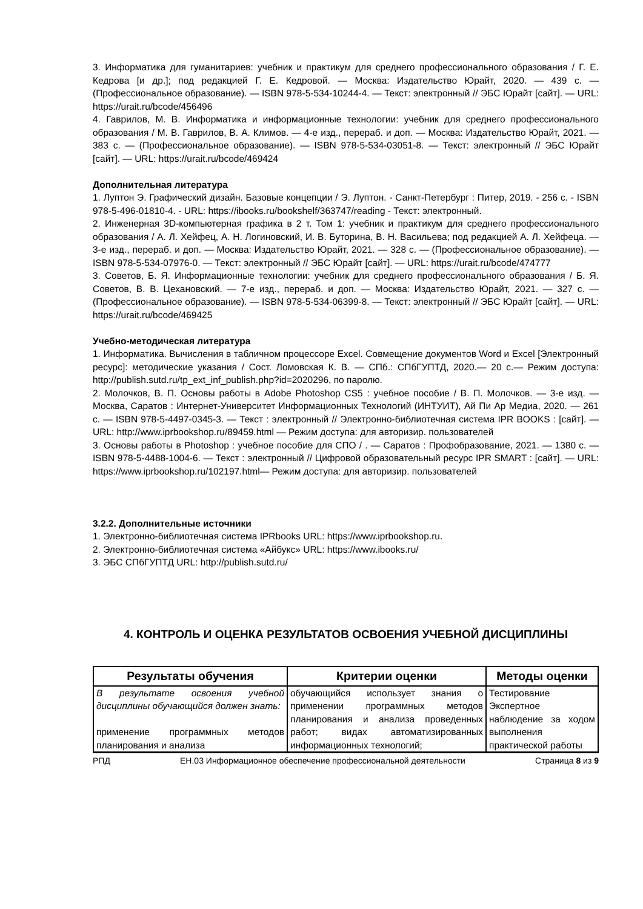3. Информатика для гуманитариев: учебник и практикум для среднего профессионального образования / Г. Е. Кедрова [и др.]; под редакцией Г. Е. Кедровой. — Москва: Издательство Юрайт, 2020. — 439 с. — (Профессиональное образование). — ISBN 978-5-534-10244-4. — Текст: электронный // ЭБС Юрайт [сайт]. — URL: https://urait.ru/bcode/456496
4. Гаврилов, М. В. Информатика и информационные технологии: учебник для среднего профессионального образования / М. В. Гаврилов, В. А. Климов. — 4-е изд., перераб. и доп. — Москва: Издательство Юрайт, 2021. — 383 с. — (Профессиональное образование). — ISBN 978-5-534-03051-8. — Текст: электронный // ЭБС Юрайт [сайт]. — URL: https://urait.ru/bcode/469424
Дополнительная литература
1. Луптон Э. Графический дизайн. Базовые концепции / Э. Луптон. - Санкт-Петербург : Питер, 2019. - 256 с. - ISBN 978-5-496-01810-4. - URL: https://ibooks.ru/bookshelf/363747/reading - Текст: электронный.
2. Инженерная 3D-компьютерная графика в 2 т. Том 1: учебник и практикум для среднего профессионального образования / А. Л. Хейфец, А. Н. Логиновский, И. В. Буторина, В. Н. Васильева; под редакцией А. Л. Хейфеца. — 3-е изд., перераб. и доп. — Москва: Издательство Юрайт, 2021. — 328 с. — (Профессиональное образование). — ISBN 978-5-534-07976-0. — Текст: электронный // ЭБС Юрайт [сайт]. — URL: https://urait.ru/bcode/474777
3. Советов, Б. Я. Информационные технологии: учебник для среднего профессионального образования / Б. Я. Советов, В. В. Цехановский. — 7-е изд., перераб. и доп. — Москва: Издательство Юрайт, 2021. — 327 с. — (Профессиональное образование). — ISBN 978-5-534-06399-8. — Текст: электронный // ЭБС Юрайт [сайт]. — URL: https://urait.ru/bcode/469425
Учебно-методическая литература
1. Информатика. Вычисления в табличном процессоре Excel. Совмещение документов Word и Excel [Электронный ресурс]: методические указания / Сост. Ломовская К. В. — СПб.: СПбГУПТД, 2020.— 20 с.— Режим доступа: http://publish.sutd.ru/tp_ext_inf_publish.php?id=2020296, по паролю.
2. Молочков, В. П. Основы работы в Adobe Photoshop CS5 : учебное пособие / В. П. Молочков. — 3-е изд. — Москва, Саратов : Интернет-Университет Информационных Технологий (ИНТУИТ), Ай Пи Ар Медиа, 2020. — 261 c. — ISBN 978-5-4497-0345-3. — Текст : электронный // Электронно-библиотечная система IPR BOOKS : [сайт]. — URL: http://www.iprbookshop.ru/89459.html — Режим доступа: для авторизир. пользователей
3. Основы работы в Photoshop : учебное пособие для СПО / . — Саратов : Профобразование, 2021. — 1380 c. — ISBN 978-5-4488-1004-6. — Текст : электронный // Цифровой образовательный ресурс IPR SMART : [сайт]. — URL: https://www.iprbookshop.ru/102197.html— Режим доступа: для авторизир. пользователей
3.2.2. Дополнительные источники
1. Электронно-библиотечная система IPRbooks URL: https://www.iprbookshop.ru.
2. Электронно-библиотечная система «Айбукс» URL: https://www.ibooks.ru/
3. ЭБС СПбГУПТД URL: http://publish.sutd.ru/
4. КОНТРОЛЬ И ОЦЕНКА РЕЗУЛЬТАТОВ ОСВОЕНИЯ УЧЕБНОЙ ДИСЦИПЛИНЫ
| Результаты обучения | Критерии оценки | Методы оценки |
| --- | --- | --- |
| В результате освоения учебной дисциплины обучающийся должен знать: применение программных методов планирования и анализа | обучающийся использует знания о применении программных методов планирования и анализа проведенных работ; видах автоматизированных информационных технологий; | Тестирование Экспертное наблюдение за ходом выполнения практической работы |
РПД ЕН.03 Информационное обеспечение профессиональной деятельности Страница 8 из 9